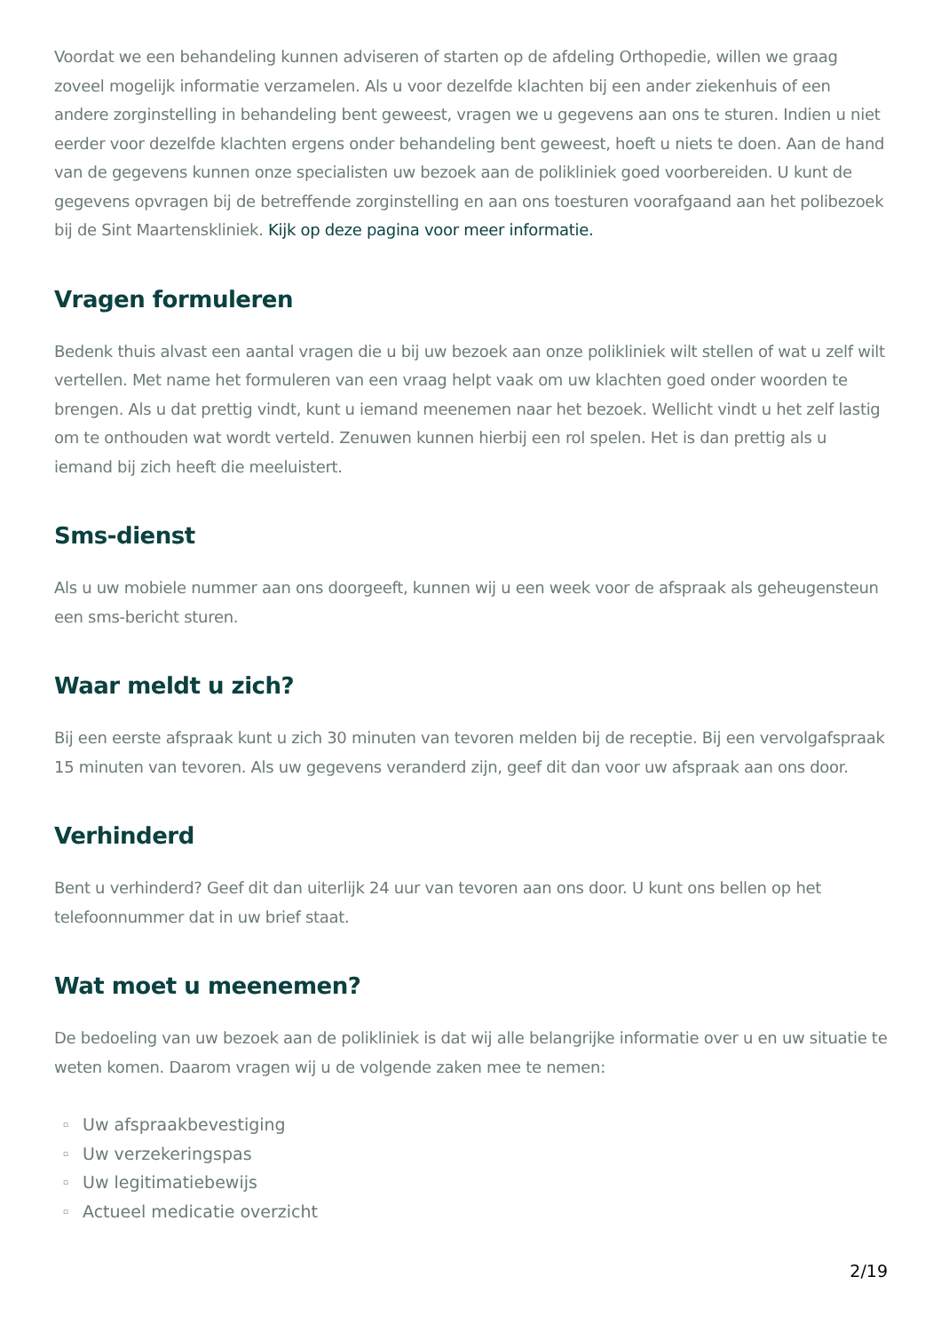Voordat we een behandeling kunnen adviseren of starten op de afdeling Orthopedie, willen we graag zoveel mogelijk informatie verzamelen. Als u voor dezelfde klachten bij een ander ziekenhuis of een andere zorginstelling in behandeling bent geweest, vragen we u gegevens aan ons te sturen. Indien u niet eerder voor dezelfde klachten ergens onder behandeling bent geweest, hoeft u niets te doen. Aan de hand van de gegevens kunnen onze specialisten uw bezoek aan de polikliniek goed voorbereiden. U kunt de gegevens opvragen bij de betreffende zorginstelling en aan ons toesturen voorafgaand aan het polibezoek bij de Sint Maartenskliniek. Kijk op deze pagina voor meer informatie.
Vragen formuleren
Bedenk thuis alvast een aantal vragen die u bij uw bezoek aan onze polikliniek wilt stellen of wat u zelf wilt vertellen. Met name het formuleren van een vraag helpt vaak om uw klachten goed onder woorden te brengen. Als u dat prettig vindt, kunt u iemand meenemen naar het bezoek. Wellicht vindt u het zelf lastig om te onthouden wat wordt verteld. Zenuwen kunnen hierbij een rol spelen. Het is dan prettig als u iemand bij zich heeft die meeluistert.
Sms-dienst
Als u uw mobiele nummer aan ons doorgeeft, kunnen wij u een week voor de afspraak als geheugensteun een sms-bericht sturen.
Waar meldt u zich?
Bij een eerste afspraak kunt u zich 30 minuten van tevoren melden bij de receptie. Bij een vervolgafspraak 15 minuten van tevoren. Als uw gegevens veranderd zijn, geef dit dan voor uw afspraak aan ons door.
Verhinderd
Bent u verhinderd? Geef dit dan uiterlijk 24 uur van tevoren aan ons door. U kunt ons bellen op het telefoonnummer dat in uw brief staat.
Wat moet u meenemen?
De bedoeling van uw bezoek aan de polikliniek is dat wij alle belangrijke informatie over u en uw situatie te weten komen. Daarom vragen wij u de volgende zaken mee te nemen:
▫ Uw afspraakbevestiging
▫ Uw verzekeringspas
▫ Uw legitimatiebewijs
▫ Actueel medicatie overzicht
2/19